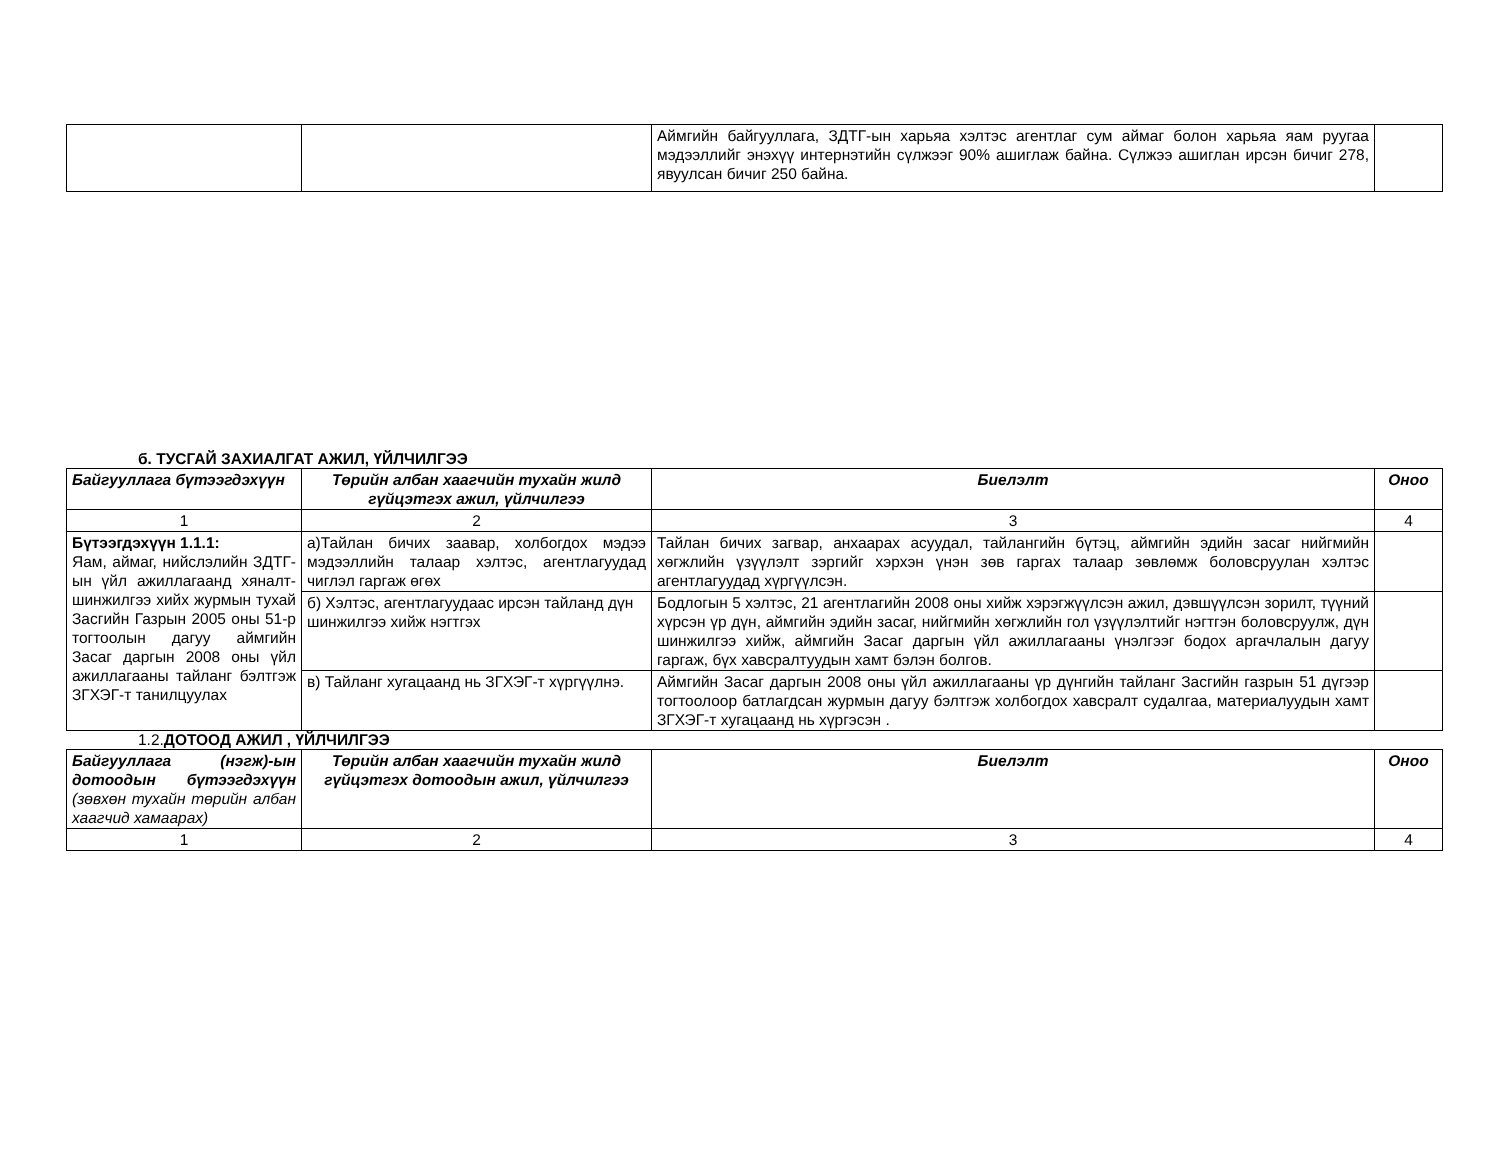| | | Аймгийн байгууллага, ЗДТГ-ын харьяа хэлтэс агентлаг сум аймаг болон харьяа яам руугаа мэдээллийг энэхүү интернэтийн сүлжээг 90% ашиглаж байна. Сүлжээ ашиглан ирсэн бичиг 278, явуулсан бичиг 250 байна. | |
б. ТУСГАЙ ЗАХИАЛГАТ АЖИЛ, ҮЙЛЧИЛГЭЭ
| Байгууллага бүтээгдэхүүн | Төрийн албан хаагчийн тухайн жилд гүйцэтгэх ажил, үйлчилгээ | Биелэлт | Оноо |
| --- | --- | --- | --- |
| 1 | 2 | 3 | 4 |
| Бүтээгдэхүүн 1.1.1: Яам, аймаг, нийслэлийн ЗДТГ-ын үйл ажиллагаанд хяналт-шинжилгээ хийх журмын тухай Засгийн Газрын 2005 оны 51-р тогтоолын дагуу аймгийн Засаг даргын 2008 оны үйл ажиллагааны тайланг бэлтгэж ЗГХЭГ-т танилцуулах | а)Тайлан бичих заавар, холбогдох мэдээ мэдээллийн талаар хэлтэс, агентлагуудад чиглэл гаргаж өгөх | Тайлан бичих загвар, анхаарах асуудал, тайлангийн бүтэц, аймгийн эдийн засаг нийгмийн хөгжлийн үзүүлэлт зэргийг хэрхэн үнэн зөв гаргах талаар зөвлөмж боловсруулан хэлтэс агентлагуудад хүргүүлсэн. | |
| | б) Хэлтэс, агентлагуудаас ирсэн тайланд дүн шинжилгээ хийж нэгтгэх | Бодлогын 5 хэлтэс, 21 агентлагийн 2008 оны хийж хэрэгжүүлсэн ажил, дэвшүүлсэн зорилт, түүний хүрсэн үр дүн, аймгийн эдийн засаг, нийгмийн хөгжлийн гол үзүүлэлтийг нэгтгэн боловсруулж, дүн шинжилгээ хийж, аймгийн Засаг даргын үйл ажиллагааны үнэлгээг бодох аргачлалын дагуу гаргаж, бүх хавсралтуудын хамт бэлэн болгов. | |
| | в) Тайланг хугацаанд нь ЗГХЭГ-т хүргүүлнэ. | Аймгийн Засаг даргын 2008 оны үйл ажиллагааны үр дүнгийн тайланг Засгийн газрын 51 дүгээр тогтоолоор батлагдсан журмын дагуу бэлтгэж холбогдох хавсралт судалгаа, материалуудын хамт ЗГХЭГ-т хугацаанд нь хүргэсэн . | |
1.2.ДОТООД АЖИЛ , ҮЙЛЧИЛГЭЭ
| Байгууллага (нэгж)-ын дотоодын бүтээгдэхүүн (зөвхөн тухайн төрийн албан хаагчид хамаарах) | Төрийн албан хаагчийн тухайн жилд гүйцэтгэх дотоодын ажил, үйлчилгээ | Биелэлт | Оноо |
| --- | --- | --- | --- |
| 1 | 2 | 3 | 4 |